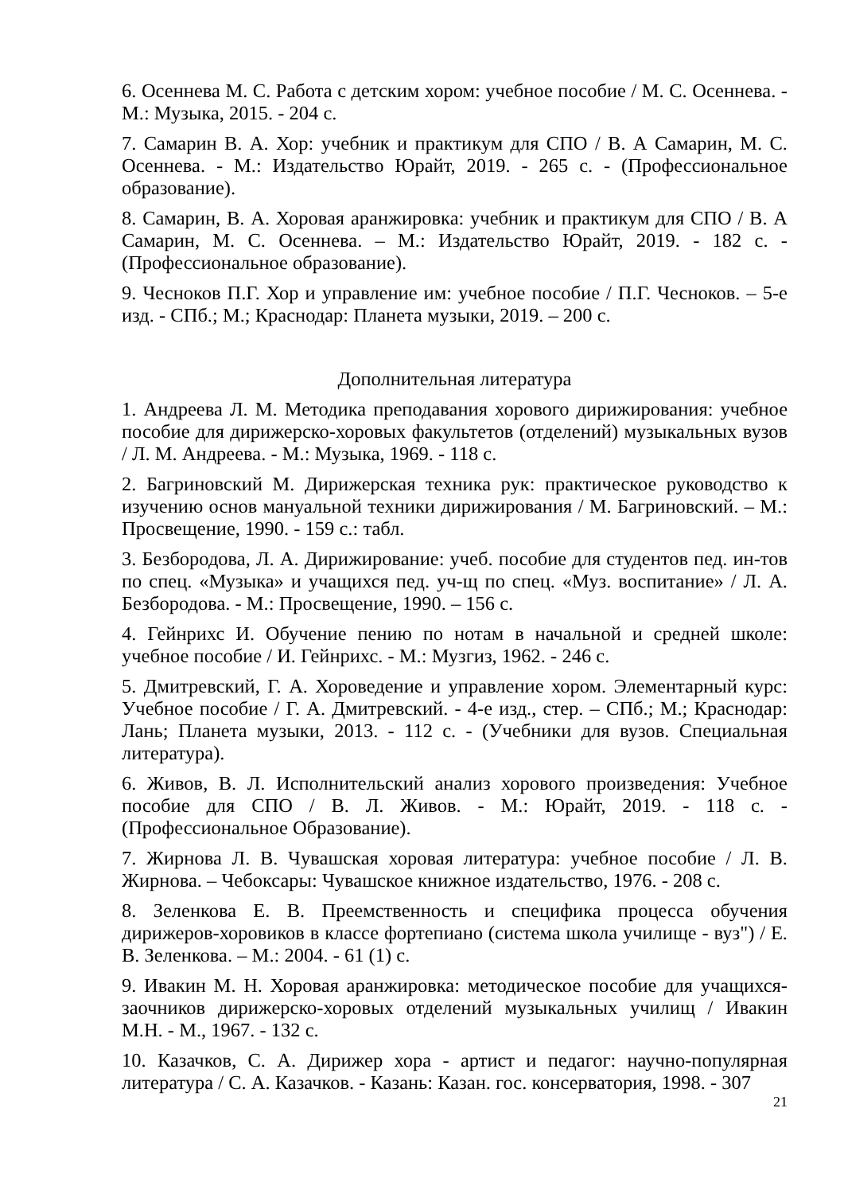6. Осеннева М. С. Работа с детским хором: учебное пособие / М. С. Осеннева. - М.: Музыка, 2015. - 204 с.
7. Самарин В. А. Хор: учебник и практикум для СПО / В. А Самарин, М. С. Осеннева. - М.: Издательство Юрайт, 2019. - 265 с. - (Профессиональное образование).
8. Самарин, В. А. Хоровая аранжировка: учебник и практикум для СПО / В. А Самарин, М. С. Осеннева. – М.: Издательство Юрайт, 2019. - 182 с. - (Профессиональное образование).
9. Чесноков П.Г. Хор и управление им: учебное пособие / П.Г. Чесноков. – 5-е изд. - СПб.; М.; Краснодар: Планета музыки, 2019. – 200 с.
Дополнительная литература
1. Андреева Л. М. Методика преподавания хорового дирижирования: учебное пособие для дирижерско-хоровых факультетов (отделений) музыкальных вузов / Л. М. Андреева. - М.: Музыка, 1969. - 118 с.
2. Багриновский М. Дирижерская техника рук: практическое руководство к изучению основ мануальной техники дирижирования / М. Багриновский. – М.: Просвещение, 1990. - 159 с.: табл.
3. Безбородова, Л. А. Дирижирование: учеб. пособие для студентов пед. ин-тов по спец. «Музыка» и учащихся пед. уч-щ по спец. «Муз. воспитание» / Л. А. Безбородова. - М.: Просвещение, 1990. – 156 с.
4. Гейнрихс И. Обучение пению по нотам в начальной и средней школе: учебное пособие / И. Гейнрихс. - М.: Музгиз, 1962. - 246 с.
5. Дмитревский, Г. А. Хороведение и управление хором. Элементарный курс: Учебное пособие / Г. А. Дмитревский. - 4-е изд., стер. – СПб.; М.; Краснодар: Лань; Планета музыки, 2013. - 112 с. - (Учебники для вузов. Специальная литература).
6. Живов, В. Л. Исполнительский анализ хорового произведения: Учебное пособие для СПО / В. Л. Живов. - М.: Юрайт, 2019. - 118 с. - (Профессиональное Образование).
7. Жирнова Л. В. Чувашская хоровая литература: учебное пособие / Л. В. Жирнова. – Чебоксары: Чувашское книжное издательство, 1976. - 208 с.
8. Зеленкова Е. В. Преемственность и специфика процесса обучения дирижеров-хоровиков в классе фортепиано (система школа училище - вуз") / Е. В. Зеленкова. – М.: 2004. - 61 (1) с.
9. Ивакин М. Н. Хоровая аранжировка: методическое пособие для учащихся-заочников дирижерско-хоровых отделений музыкальных училищ / Ивакин М.Н. - М., 1967. - 132 с.
10. Казачков, С. А. Дирижер хора - артист и педагог: научно-популярная литература / С. А. Казачков. - Казань: Казан. гос. консерватория, 1998. - 307
21